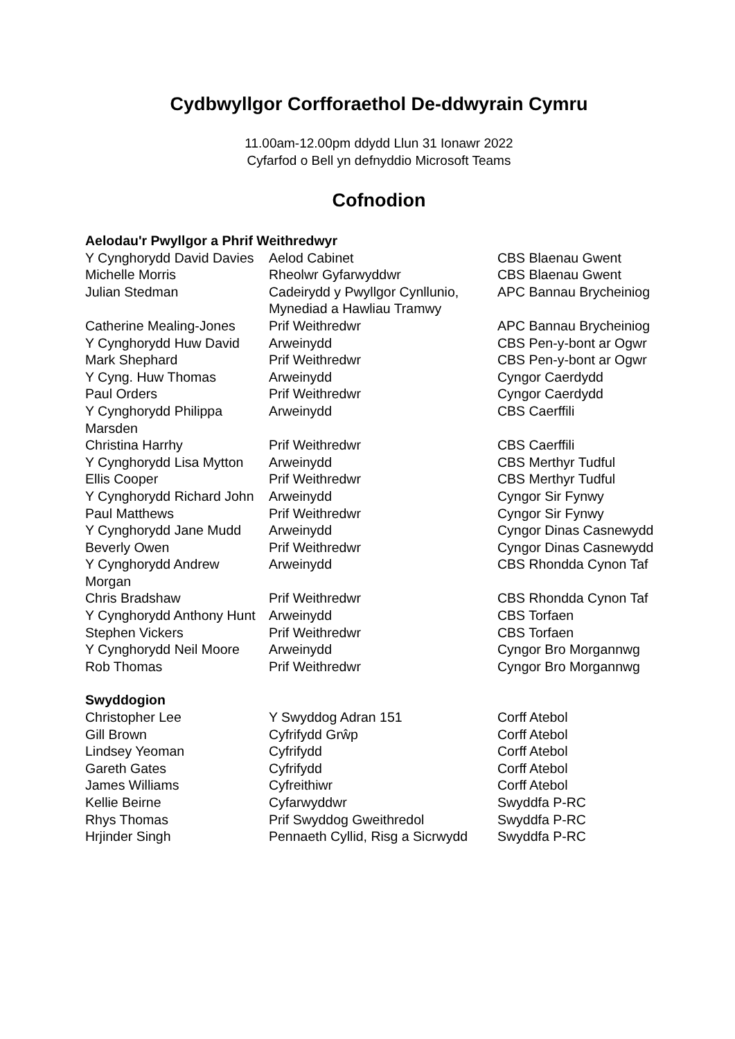Cydbwyllgor Corfforaethol De-ddwyrain Cymru
11.00am-12.00pm ddydd Llun 31 Ionawr 2022
Cyfarfod o Bell yn defnyddio Microsoft Teams
Cofnodion
| Aelodau'r Pwyllgor a Phrif Weithredwyr | | |
| --- | --- | --- |
| Y Cynghorydd David Davies | Aelod Cabinet | CBS Blaenau Gwent |
| Michelle Morris | Rheolwr Gyfarwyddwr | CBS Blaenau Gwent |
| Julian Stedman | Cadeirydd y Pwyllgor Cynllunio, Mynediad a Hawliau Tramwy | APC Bannau Brycheiniog |
| Catherine Mealing-Jones | Prif Weithredwr | APC Bannau Brycheiniog |
| Y Cynghorydd Huw David | Arweinydd | CBS Pen-y-bont ar Ogwr |
| Mark Shephard | Prif Weithredwr | CBS Pen-y-bont ar Ogwr |
| Y Cyng. Huw Thomas | Arweinydd | Cyngor Caerdydd |
| Paul Orders | Prif Weithredwr | Cyngor Caerdydd |
| Y Cynghorydd Philippa Marsden | Arweinydd | CBS Caerffili |
| Christina Harrhy | Prif Weithredwr | CBS Caerffili |
| Y Cynghorydd Lisa Mytton | Arweinydd | CBS Merthyr Tudful |
| Ellis Cooper | Prif Weithredwr | CBS Merthyr Tudful |
| Y Cynghorydd Richard John | Arweinydd | Cyngor Sir Fynwy |
| Paul Matthews | Prif Weithredwr | Cyngor Sir Fynwy |
| Y Cynghorydd Jane Mudd | Arweinydd | Cyngor Dinas Casnewydd |
| Beverly Owen | Prif Weithredwr | Cyngor Dinas Casnewydd |
| Y Cynghorydd Andrew Morgan | Arweinydd | CBS Rhondda Cynon Taf |
| Chris Bradshaw | Prif Weithredwr | CBS Rhondda Cynon Taf |
| Y Cynghorydd Anthony Hunt | Arweinydd | CBS Torfaen |
| Stephen Vickers | Prif Weithredwr | CBS Torfaen |
| Y Cynghorydd Neil Moore | Arweinydd | Cyngor Bro Morgannwg |
| Rob Thomas | Prif Weithredwr | Cyngor Bro Morgannwg |
| Swyddogion | | |
| Christopher Lee | Y Swyddog Adran 151 | Corff Atebol |
| Gill Brown | Cyfrifydd Grŵp | Corff Atebol |
| Lindsey Yeoman | Cyfrifydd | Corff Atebol |
| Gareth Gates | Cyfrifydd | Corff Atebol |
| James Williams | Cyfreithiwr | Corff Atebol |
| Kellie Beirne | Cyfarwyddwr | Swyddfa P-RC |
| Rhys Thomas | Prif Swyddog Gweithredol | Swyddfa P-RC |
| Hrjinder Singh | Pennaeth Cyllid, Risg a Sicrwydd | Swyddfa P-RC |